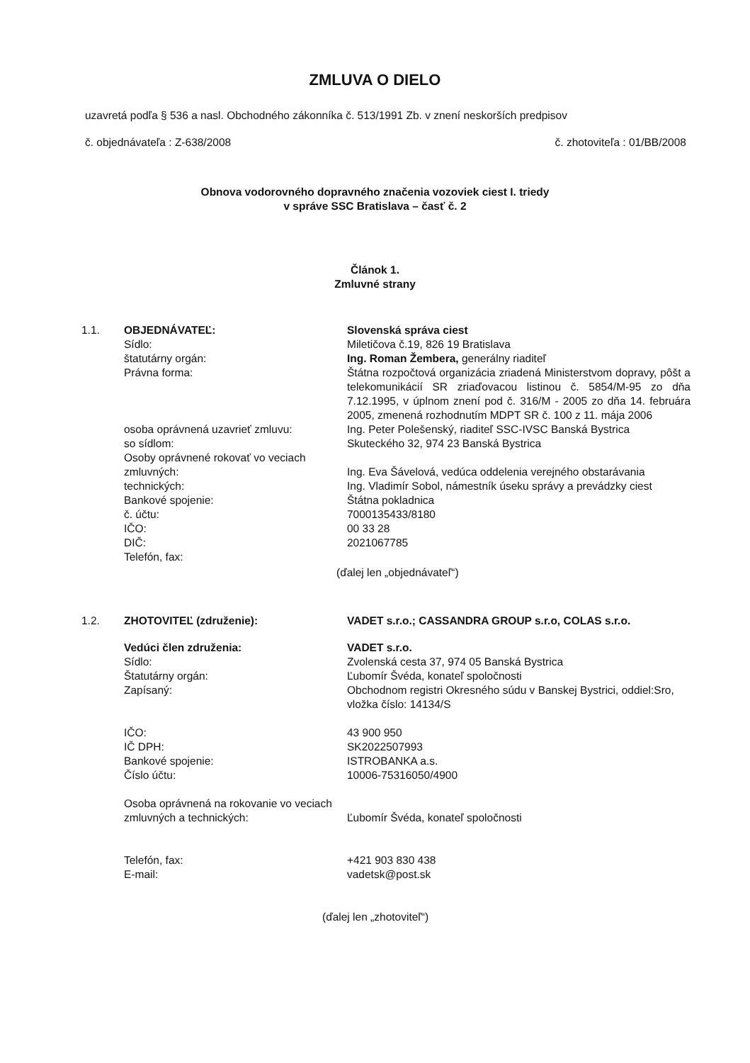ZMLUVA O DIELO
uzavretá podľa § 536 a nasl. Obchodného zákonníka č. 513/1991 Zb. v znení neskorších predpisov
č. objednávateľa : Z-638/2008 č. zhotoviteľa : 01/BB/2008
Obnova vodorovného dopravného značenia vozoviek ciest I. triedy
v správe SSC Bratislava – časť č. 2
Článok 1.
Zmluvné strany
| 1.1. | OBJEDNÁVATEĽ: | Slovenská správa ciest |
| | Sídlo: | Miletičova č.19, 826 19 Bratislava |
| | štatutárny orgán: | Ing. Roman Žembera, generálny riaditeľ |
| | Právna forma: | Štátna rozpočtová organizácia zriadená Ministerstvom dopravy, pôšt a telekomunikácií SR zriaďovacou listinou č. 5854/M-95 zo dňa 7.12.1995, v úplnom znení pod č. 316/M - 2005 zo dňa 14. februára 2005, zmenená rozhodnutím MDPT SR č. 100 z 11. mája 2006 |
| | osoba oprávnená uzavrieť zmluvu: | Ing. Peter Polešenský, riaditeľ SSC-IVSC Banská Bystrica |
| | so sídlom: | Skuteckého 32, 974 23 Banská Bystrica |
| | Osoby oprávnené rokovať vo veciach zmluvných: | Ing. Eva Šávelová, vedúca oddelenia verejného obstarávania |
| | technických: | Ing. Vladimír Sobol, námestník úseku správy a prevádzky ciest |
| | Bankové spojenie: | Štátna pokladnica |
| | č. účtu: | 7000135433/8180 |
| | IČO: | 00 33 28 |
| | DIČ: | 2021067785 |
| | Telefón, fax: | |
| (ďalej len „objednávateľ“) | | |
| 1.2. | ZHOTOVITEĽ (združenie): | VADET s.r.o.; CASSANDRA GROUP s.r.o, COLAS s.r.o. |
| | Vedúci člen združenia: | VADET s.r.o. |
| | Sídlo: | Zvolenská cesta 37, 974 05 Banská Bystrica |
| | Štatutárny orgán: | Ľubomír Švéda, konateľ spoločnosti |
| | Zapísaný: | Obchodnom registri Okresného súdu v Banskej Bystrici, oddiel:Sro, vložka číslo: 14134/S |
| | IČO: IČ DPH: Bankové spojenie: Číslo účtu: | 43 900 950 SK2022507993 ISTROBANKA a.s. 10006-75316050/4900 |
| | Osoba oprávnená na rokovanie vo veciach zmluvných a technických: | Ľubomír Švéda, konateľ spoločnosti |
| | Telefón, fax: E-mail: | +421 903 830 438 vadetsk@post.sk |
| (ďalej len „zhotoviteľ“) | | |